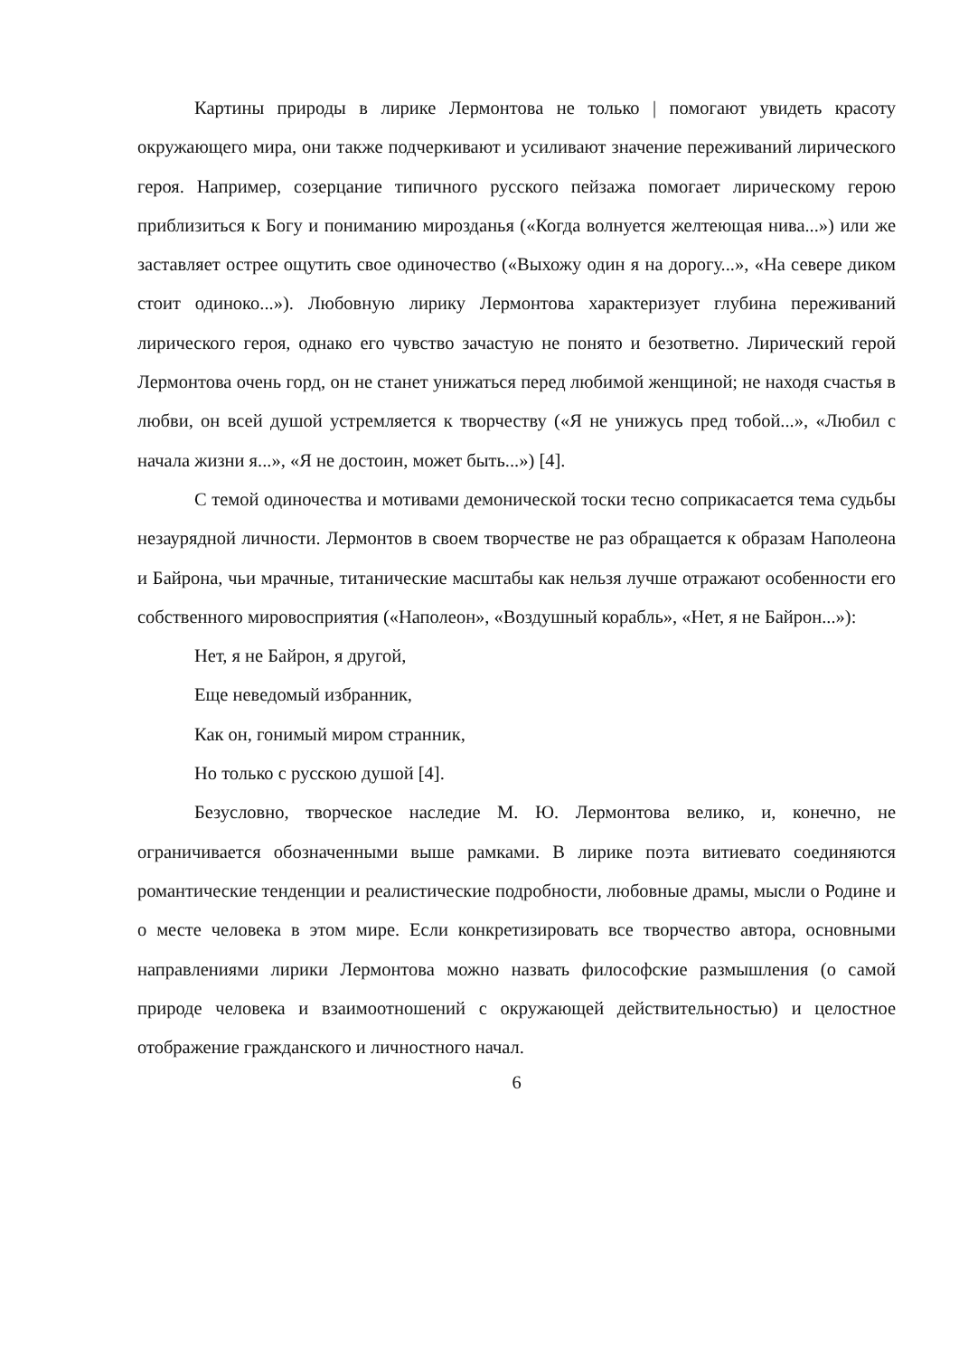Картины природы в лирике Лермонтова не только | помогают увидеть красоту окружающего мира, они также подчеркивают и усиливают значение переживаний лирического героя. Например, созерцание типичного русского пейзажа помогает лирическому герою приблизиться к Богу и пониманию мирозданья («Когда волнуется желтеющая нива...») или же заставляет острее ощутить свое одиночество («Выхожу один я на дорогу...», «На севере диком стоит одиноко...»). Любовную лирику Лермонтова характеризует глубина переживаний лирического героя, однако его чувство зачастую не понято и безответно. Лирический герой Лермонтова очень горд, он не станет унижаться перед любимой женщиной; не находя счастья в любви, он всей душой устремляется к творчеству («Я не унижусь пред тобой...», «Любил с начала жизни я...», «Я не достоин, может быть...») [4].
С темой одиночества и мотивами демонической тоски тесно соприкасается тема судьбы незаурядной личности. Лермонтов в своем творчестве не раз обращается к образам Наполеона и Байрона, чьи мрачные, титанические масштабы как нельзя лучше отражают особенности его собственного мировосприятия («Наполеон», «Воздушный корабль», «Нет, я не Байрон...»):
Нет, я не Байрон, я другой,
Еще неведомый избранник,
Как он, гонимый миром странник,
Но только с русскою душой [4].
Безусловно, творческое наследие М. Ю. Лермонтова велико, и, конечно, не ограничивается обозначенными выше рамками. В лирике поэта витиевато соединяются романтические тенденции и реалистические подробности, любовные драмы, мысли о Родине и о месте человека в этом мире. Если конкретизировать все творчество автора, основными направлениями лирики Лермонтова можно назвать философские размышления (о самой природе человека и взаимоотношений с окружающей действительностью) и целостное отображение гражданского и личностного начал.
6